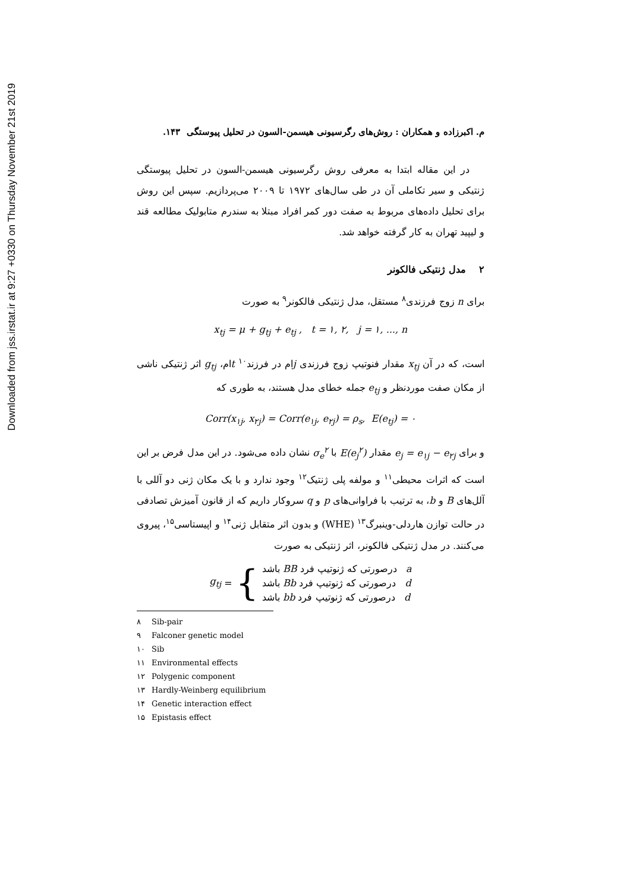Downloaded from jss.irstat.ir at 9:27 +0330 on Thursday November 21st 2019
م. اکبرزاده و همکاران : روش‌های رگرسیونی هیسمن-السون در تحلیل پیوستگی ۱۴۳.
در این مقاله ابتدا به معرفی روش رگرسیونی هیسمن-السون در تحلیل پیوستگی ژنتیکی و سیر تکاملی آن در طی سال‌های ۱۹۷۲ تا ۲۰۰۹ می‌پردازیم. سپس این روش برای تحلیل داده‌های مربوط به صفت دور کمر افراد مبتلا به سندرم متابولیک مطالعه قند و لیپید تهران به کار گرفته خواهد شد.
۲ مدل ژنتیکی فالکونر
برای n زوج فرزندی<sup>۸</sup> مستقل، مدل ژنتیکی فالکونر<sup>۹</sup> به صورت
x<sub>tj</sub> = μ + g<sub>tj</sub> + e<sub>tj</sub> , t = ۱, ۲, j = ۱, ..., n
است، که در آن x<sub>tj</sub> مقدار فنوتیپ زوج فرزندی jام در فرزند<sup>۱۰</sup> tام، g<sub>tj</sub> اثر ژنتیکی ناشی از مکان صفت موردنظر و e<sub>tj</sub> جمله خطای مدل هستند، به طوری که
Corr(x<sub>۱j</sub>, x<sub>۲j</sub>) = Corr(e<sub>۱j</sub>, e<sub>۲j</sub>) = ρ<sub>s</sub>, E(e<sub>tj</sub>) = ۰
و برای e<sub>j</sub> = e<sub>۱j</sub> − e<sub>۲j</sub> مقدار E(e<sub>j</sub><sup>۲</sup>) با σ<sub>e</sub><sup>۲</sup> نشان داده می‌شود. در این مدل فرض بر این است که اثرات محیطی<sup>۱۱</sup> و مولفه پلی ژنتیک<sup>۱۲</sup> وجود ندارد و با یک مکان ژنی دو آللی با آلل‌های B و b، به ترتیب با فراوانی‌های p و q سروکار داریم که از قانون آمیزش تصادفی در حالت توازن هاردلی-وینبرگ<sup>۱۳</sup> (WHE) و بدون اثر متقابل ژنی<sup>۱۴</sup> و اپیستاسی<sup>۱۵</sup>، پیروی می‌کنند. در مدل ژنتیکی فالکونر، اثر ژنتیکی به صورت
g<sub>tj</sub> = {
a درصورتی که ژنوتیپ فرد BB باشد
d درصورتی که ژنوتیپ فرد Bb باشد
d درصورتی که ژنوتیپ فرد bb باشد
۸ Sib-pair
۹ Falconer genetic model
۱۰ Sib
۱۱ Environmental effects
۱۲ Polygenic component
۱۳ Hardly-Weinberg equilibrium
۱۴ Genetic interaction effect
۱۵ Epistasis effect